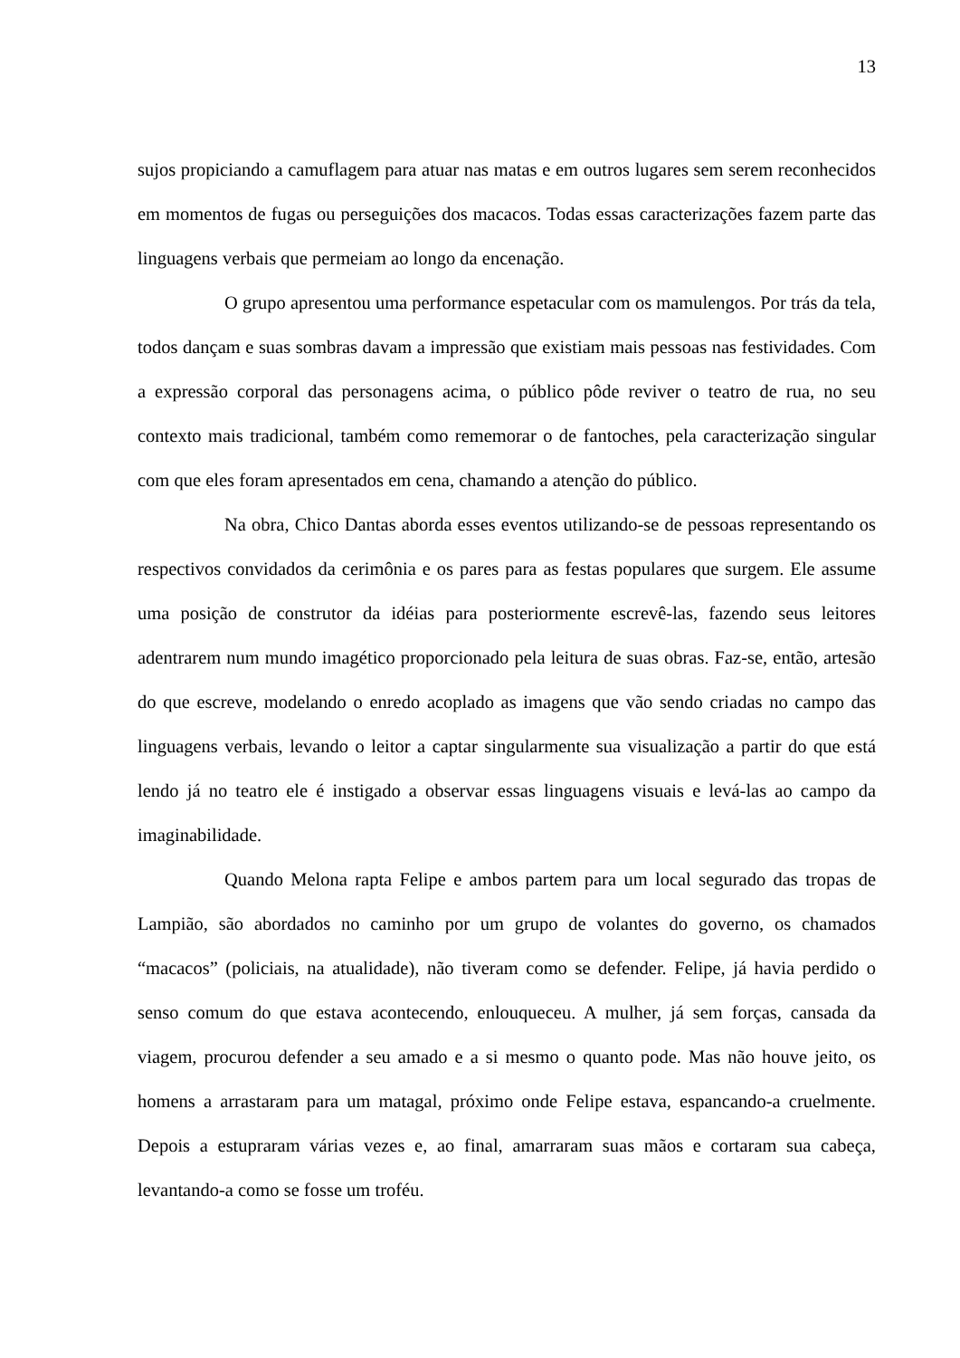13
sujos propiciando a camuflagem para atuar nas matas e em outros lugares sem serem reconhecidos em momentos de fugas ou perseguições dos macacos. Todas essas caracterizações fazem parte das linguagens verbais que permeiam ao longo da encenação.
O grupo apresentou uma performance espetacular com os mamulengos. Por trás da tela, todos dançam e suas sombras davam a impressão que existiam mais pessoas nas festividades. Com a expressão corporal das personagens acima, o público pôde reviver o teatro de rua, no seu contexto mais tradicional, também como rememorar o de fantoches, pela caracterização singular com que eles foram apresentados em cena, chamando a atenção do público.
Na obra, Chico Dantas aborda esses eventos utilizando-se de pessoas representando os respectivos convidados da cerimônia e os pares para as festas populares que surgem. Ele assume uma posição de construtor da idéias para posteriormente escrevê-las, fazendo seus leitores adentrarem num mundo imagético proporcionado pela leitura de suas obras. Faz-se, então, artesão do que escreve, modelando o enredo acoplado as imagens que vão sendo criadas no campo das linguagens verbais, levando o leitor a captar singularmente sua visualização a partir do que está lendo já no teatro ele é instigado a observar essas linguagens visuais e levá-las ao campo da imaginabilidade.
Quando Melona rapta Felipe e ambos partem para um local segurado das tropas de Lampião, são abordados no caminho por um grupo de volantes do governo, os chamados “macacos” (policiais, na atualidade), não tiveram como se defender. Felipe, já havia perdido o senso comum do que estava acontecendo, enlouqueceu. A mulher, já sem forças, cansada da viagem, procurou defender a seu amado e a si mesmo o quanto pode. Mas não houve jeito, os homens a arrastaram para um matagal, próximo onde Felipe estava, espancando-a cruelmente. Depois a estupraram várias vezes e, ao final, amarraram suas mãos e cortaram sua cabeça, levantando-a como se fosse um troféu.